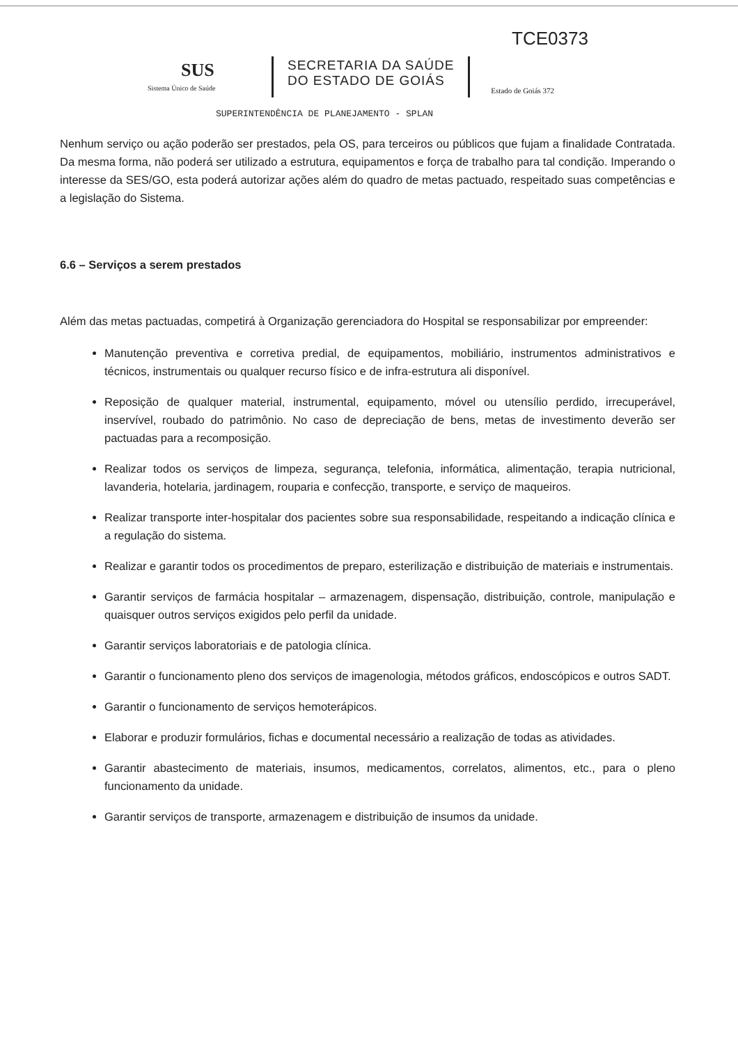TCE0373
SUS
Sistema Único de Saúde
SECRETARIA DA SAÚDE
DO ESTADO DE GOIÁS
Estado de Goiás 372
SUPERINTENDÊNCIA DE PLANEJAMENTO - SPLAN
Nenhum serviço ou ação poderão ser prestados, pela OS, para terceiros ou públicos que fujam a finalidade Contratada. Da mesma forma, não poderá ser utilizado a estrutura, equipamentos e força de trabalho para tal condição. Imperando o interesse da SES/GO, esta poderá autorizar ações além do quadro de metas pactuado, respeitado suas competências e a legislação do Sistema.
6.6 – Serviços a serem prestados
Além das metas pactuadas, competirá à Organização gerenciadora do Hospital se responsabilizar por empreender:
Manutenção preventiva e corretiva predial, de equipamentos, mobiliário, instrumentos administrativos e técnicos, instrumentais ou qualquer recurso físico e de infra-estrutura ali disponível.
Reposição de qualquer material, instrumental, equipamento, móvel ou utensílio perdido, irrecuperável, inservível, roubado do patrimônio. No caso de depreciação de bens, metas de investimento deverão ser pactuadas para a recomposição.
Realizar todos os serviços de limpeza, segurança, telefonia, informática, alimentação, terapia nutricional, lavanderia, hotelaria, jardinagem, rouparia e confecção, transporte, e serviço de maqueiros.
Realizar transporte inter-hospitalar dos pacientes sobre sua responsabilidade, respeitando a indicação clínica e a regulação do sistema.
Realizar e garantir todos os procedimentos de preparo, esterilização e distribuição de materiais e instrumentais.
Garantir serviços de farmácia hospitalar – armazenagem, dispensação, distribuição, controle, manipulação e quaisquer outros serviços exigidos pelo perfil da unidade.
Garantir serviços laboratoriais e de patologia clínica.
Garantir o funcionamento pleno dos serviços de imagenologia, métodos gráficos, endoscópicos e outros SADT.
Garantir o funcionamento de serviços hemoterápicos.
Elaborar e produzir formulários, fichas e documental necessário a realização de todas as atividades.
Garantir abastecimento de materiais, insumos, medicamentos, correlatos, alimentos, etc., para o pleno funcionamento da unidade.
Garantir serviços de transporte, armazenagem e distribuição de insumos da unidade.